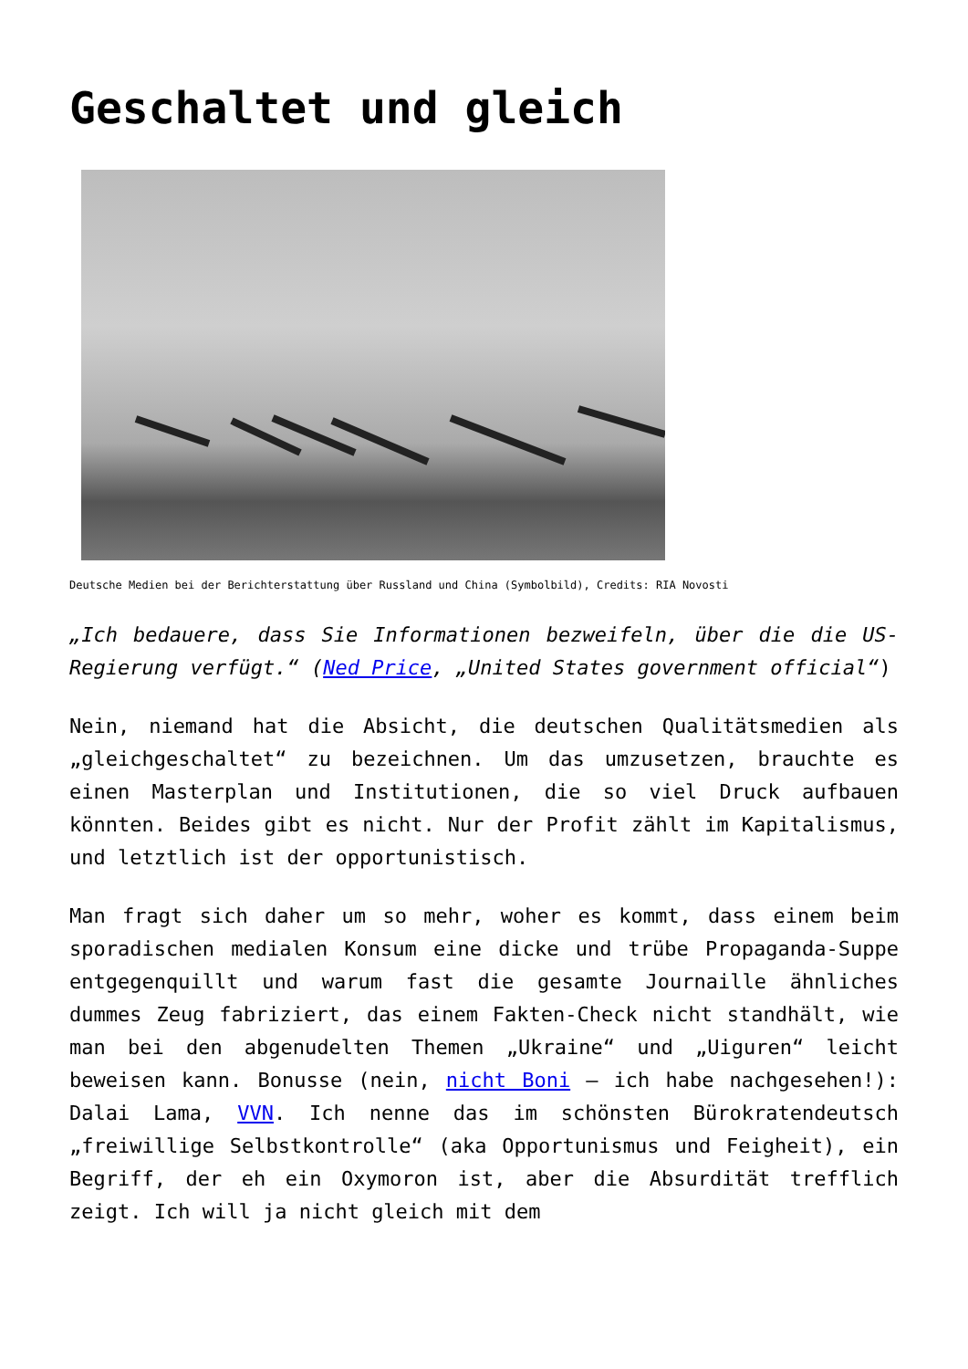Geschaltet und gleich
Deutsche Medien bei der Berichterstattung über Russland und China (Symbolbild), Credits: RIA Novosti
„Ich bedauere, dass Sie Informationen bezweifeln, über die die US-Regierung verfügt.“ (Ned Price, „United States government official“)
Nein, niemand hat die Absicht, die deutschen Qualitätsmedien als „gleichgeschaltet“ zu bezeichnen. Um das umzusetzen, brauchte es einen Masterplan und Institutionen, die so viel Druck aufbauen könnten. Beides gibt es nicht. Nur der Profit zählt im Kapitalismus, und letztlich ist der opportunistisch.
Man fragt sich daher um so mehr, woher es kommt, dass einem beim sporadischen medialen Konsum eine dicke und trübe Propaganda-Suppe entgegenquillt und warum fast die gesamte Journaille ähnliches dummes Zeug fabriziert, das einem Fakten-Check nicht standhält, wie man bei den abgenudelten Themen „Ukraine“ und „Uiguren“ leicht beweisen kann. Bonusse (nein, nicht Boni – ich habe nachgesehen!): Dalai Lama, VVN. Ich nenne das im schönsten Bürokratendeutsch „freiwillige Selbstkontrolle“ (aka Opportunismus und Feigheit), ein Begriff, der eh ein Oxymoron ist, aber die Absurdität trefflich zeigt. Ich will ja nicht gleich mit dem